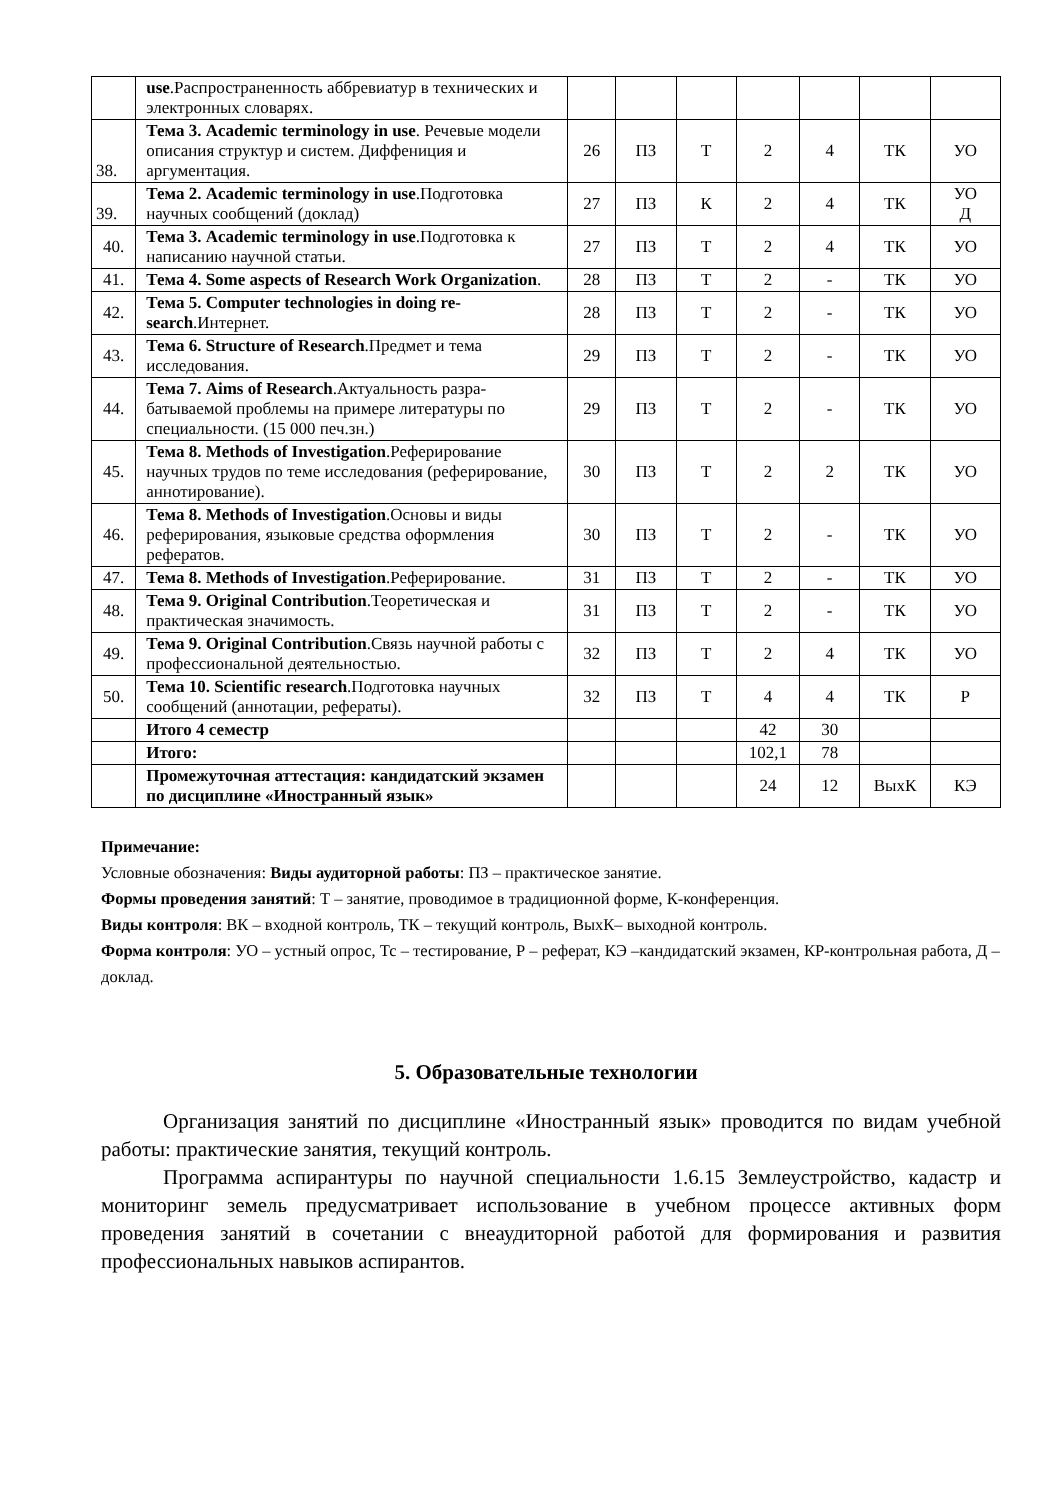| | use .Распространенность аббревиатур в техничес­ких и электронных словарях. | | | | | | | |
| 38. | Тема 3. Academic terminology in use . Речевые модели описания структур и систем. Диффени­ция и аргументация. | 26 | ПЗ | Т | 2 | 4 | ТК | УО |
| 39. | Тема 2. Academic terminology in use .Подготовка научных сообщений (доклад) | 27 | ПЗ | К | 2 | 4 | ТК | УО Д |
| 40. | Тема 3. Academic terminology in use .Подготовка к написанию научной статьи. | 27 | ПЗ | Т | 2 | 4 | ТК | УО |
| 41. | Тема 4. Some aspects of Research Work Organi­zation . | 28 | ПЗ | Т | 2 | - | ТК | УО |
| 42. | Тема 5. Computer technologies in doing re­search .Интернет. | 28 | ПЗ | Т | 2 | - | ТК | УО |
| 43. | Тема 6. Structure of Research .Предмет и тема исследования. | 29 | ПЗ | Т | 2 | - | ТК | УО |
| 44. | Тема 7. Aims of Research .Актуальность разра­батываемой проблемы на примере литературы по специальности. (15 000 печ.зн.) | 29 | ПЗ | Т | 2 | - | ТК | УО |
| 45. | Тема 8. Methods of Investigation .Реферирование научных трудов по теме исследования (рефери­рование, аннотирование). | 30 | ПЗ | Т | 2 | 2 | ТК | УО |
| 46. | Тема 8. Methods of Investigation .Основы и виды реферирования, языковые средства оформления рефератов. | 30 | ПЗ | Т | 2 | - | ТК | УО |
| 47. | Тема 8. Methods of Investiga­tion .Реферирование. | 31 | ПЗ | Т | 2 | - | ТК | УО |
| 48. | Тема 9. Original Contribution .Теоретическая и практическая значимость. | 31 | ПЗ | Т | 2 | - | ТК | УО |
| 49. | Тема 9. Original Contribution .Связь научной работы с профессиональной деятельностью. | 32 | ПЗ | Т | 2 | 4 | ТК | УО |
| 50. | Тема 10. Scientific research .Подготовка науч­ных сообщений (аннотации, рефераты). | 32 | ПЗ | Т | 4 | 4 | ТК | Р |
| | Итого 4 семестр | | | | 42 | 30 | | |
| | Итого: | | | | 102,1 | 78 | | |
| | Промежуточная аттестация: кандидатский экзамен по дисциплине «Иностранный язык» | | | | 24 | 12 | ВыхК | КЭ |
Примечание:
Условные обозначения: Виды аудиторной работы: ПЗ – практическое занятие.
Формы проведения занятий: Т – занятие, проводимое в традиционной форме, К-конференция.
Виды контроля: ВК – входной контроль, ТК – текущий контроль, ВыхК– выходной контроль.
Форма контроля: УО – устный опрос, Тс – тестирование, Р – реферат, КЭ –кандидатский экза­мен, КР-контрольная работа, Д –доклад.
5. Образовательные технологии
Организация занятий по дисциплине «Иностранный язык» проводится по видам учебной работы: практические занятия, текущий контроль.
Программа аспирантуры по научной специальности 1.6.15 Землеустройство, кадастр и мониторинг земель предусматривает использование в учебном процессе активных форм проведения занятий в сочетании с внеаудиторной работой для формирования и развития профессиональных навыков аспирантов.